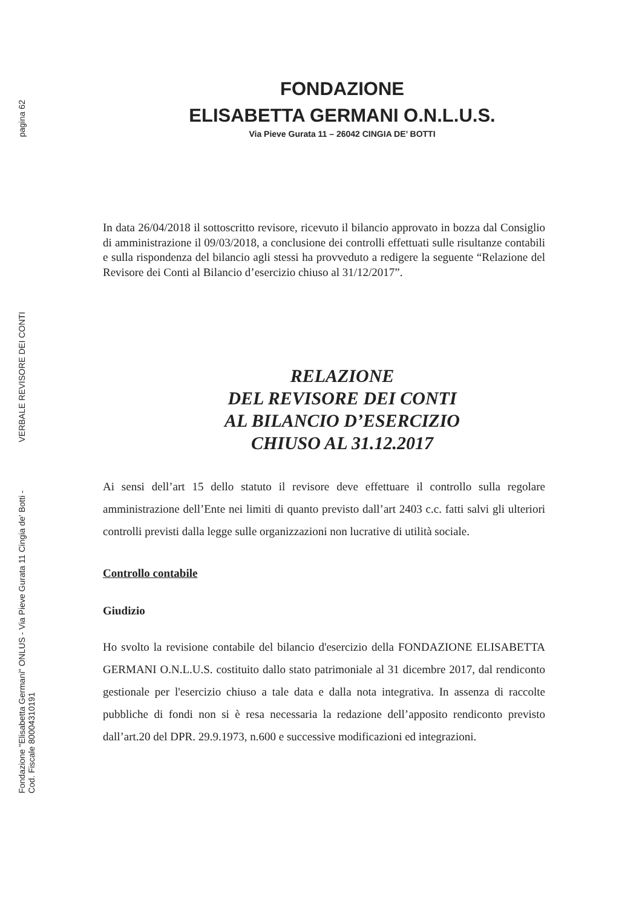pagina 62
VERBALE REVISORE DEI CONTI
Fondazione "Elisabetta Germani" ONLUS - Via Pieve Gurata 11 Cingia de' Botti -
Cod. Fiscale 80004310191
FONDAZIONE
ELISABETTA GERMANI O.N.L.U.S.
Via Pieve Gurata 11 – 26042 CINGIA DE’ BOTTI
In data 26/04/2018 il sottoscritto revisore, ricevuto il bilancio approvato in bozza dal Consiglio di amministrazione il 09/03/2018, a conclusione dei controlli effettuati sulle risultanze contabili e sulla rispondenza del bilancio agli stessi ha provveduto a redigere la seguente “Relazione del Revisore dei Conti al Bilancio d’esercizio chiuso al 31/12/2017”.
RELAZIONE
DEL REVISORE DEI CONTI
AL BILANCIO D’ESERCIZIO
CHIUSO AL 31.12.2017
Ai sensi dell’art 15 dello statuto il revisore deve effettuare il controllo sulla regolare amministrazione dell’Ente nei limiti di quanto previsto dall’art 2403 c.c. fatti salvi gli ulteriori controlli previsti dalla legge sulle organizzazioni non lucrative di utilità sociale.
Controllo contabile
Giudizio
Ho svolto la revisione contabile del bilancio d'esercizio della FONDAZIONE ELISABETTA GERMANI O.N.L.U.S. costituito dallo stato patrimoniale al 31 dicembre 2017, dal rendiconto gestionale per l'esercizio chiuso a tale data e dalla nota integrativa. In assenza di raccolte pubbliche di fondi non si è resa necessaria la redazione dell’apposito rendiconto previsto dall’art.20 del DPR. 29.9.1973, n.600 e successive modificazioni ed integrazioni.